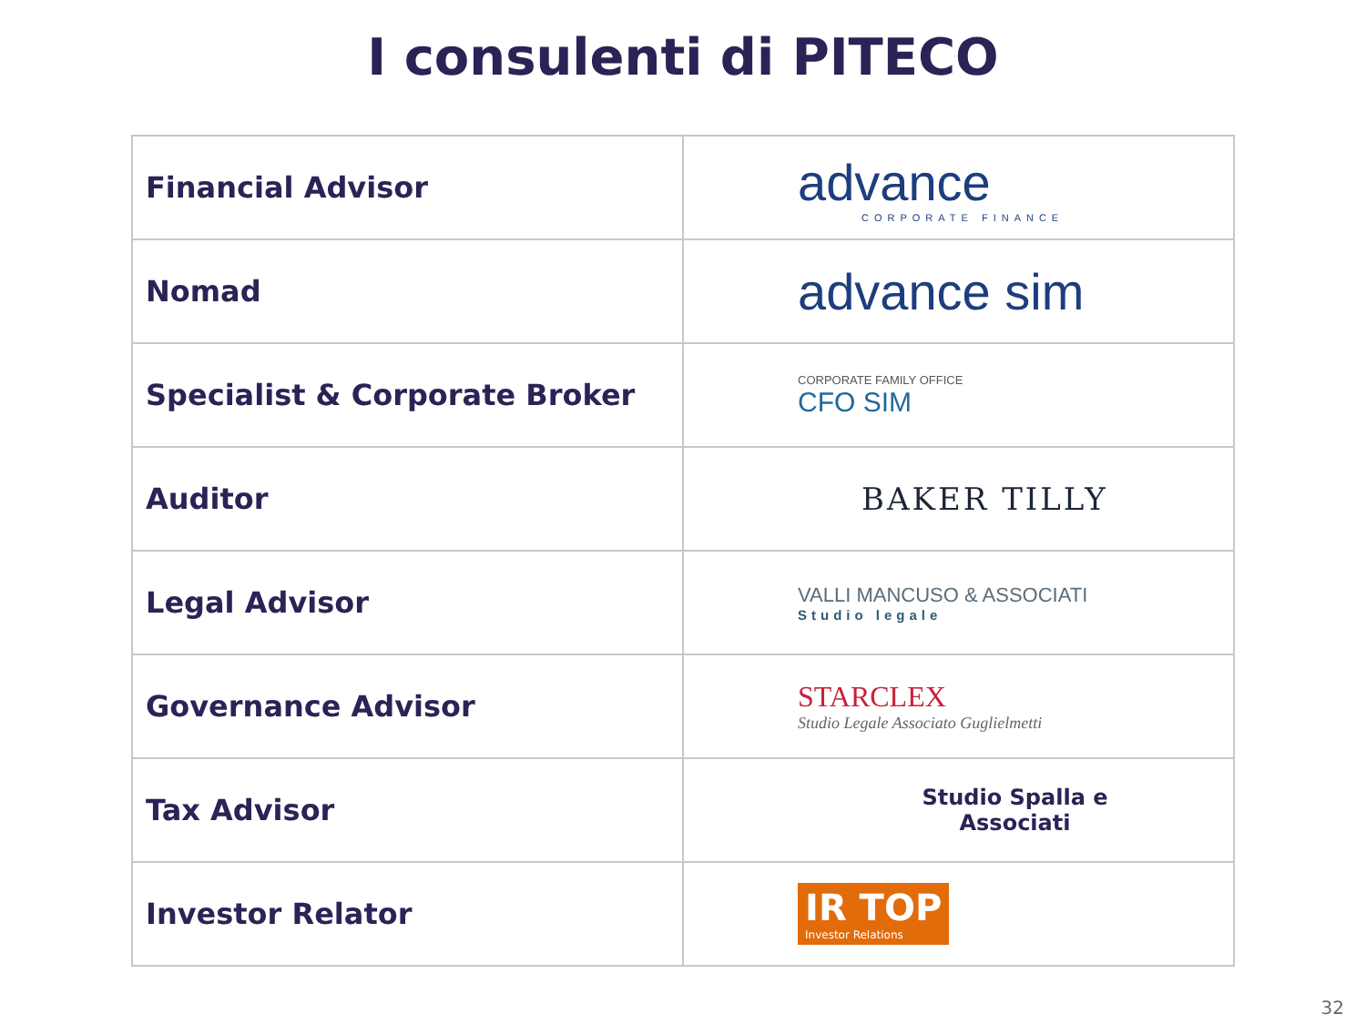I consulenti di PITECO
| Financial Advisor | advance CORPORATE FINANCE |
| Nomad | advance sim |
| Specialist & Corporate Broker | CORPORATE FAMILY OFFICE CFO SIM |
| Auditor | BAKER TILLY |
| Legal Advisor | VALLI MANCUSO & ASSOCIATI Studio legale |
| Governance Advisor | STARCLEX Studio Legale Associato Guglielmetti |
| Tax Advisor | Studio Spalla e Associati |
| Investor Relator | IR TOP Investor Relations |
32